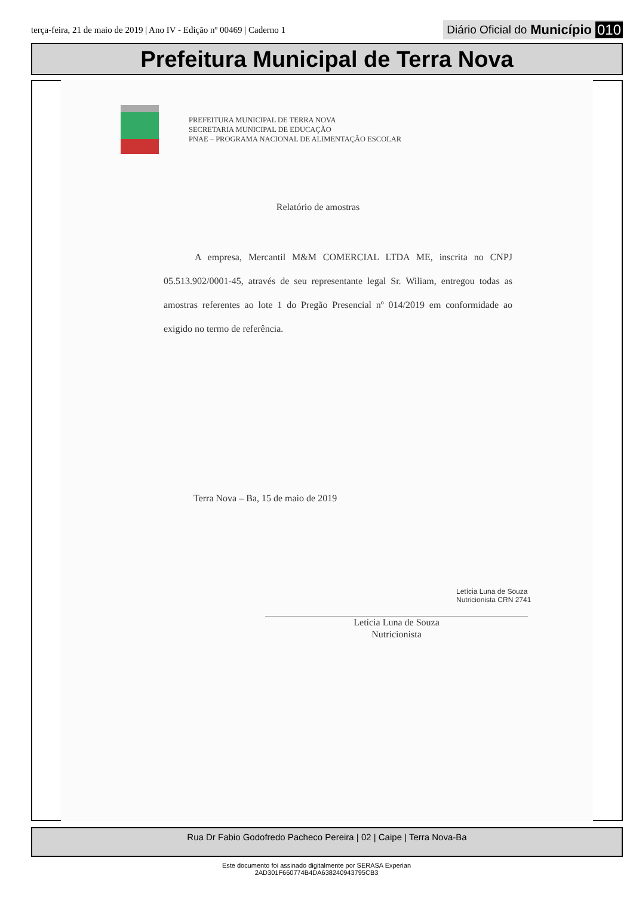terça-feira, 21 de maio de 2019 | Ano IV - Edição nº 00469 | Caderno 1
Diário Oficial do Município 010
Prefeitura Municipal de Terra Nova
PREFEITURA MUNICIPAL DE TERRA NOVA
SECRETARIA MUNICIPAL DE EDUCAÇÃO
PNAE – PROGRAMA NACIONAL DE ALIMENTAÇÃO ESCOLAR
Relatório de amostras
A empresa, Mercantil M&M COMERCIAL LTDA ME, inscrita no CNPJ 05.513.902/0001-45, através de seu representante legal Sr. Wiliam, entregou todas as amostras referentes ao lote 1 do Pregão Presencial nº 014/2019 em conformidade ao exigido no termo de referência.
Terra Nova – Ba, 15 de maio de 2019
Letícia Luna de Souza
Nutricionista CRN 2741
Letícia Luna de Souza
Nutricionista
Rua Dr Fabio Godofredo Pacheco Pereira | 02 | Caipe | Terra Nova-Ba
Este documento foi assinado digitalmente por SERASA Experian
2AD301F660774B4DA638240943795CB3